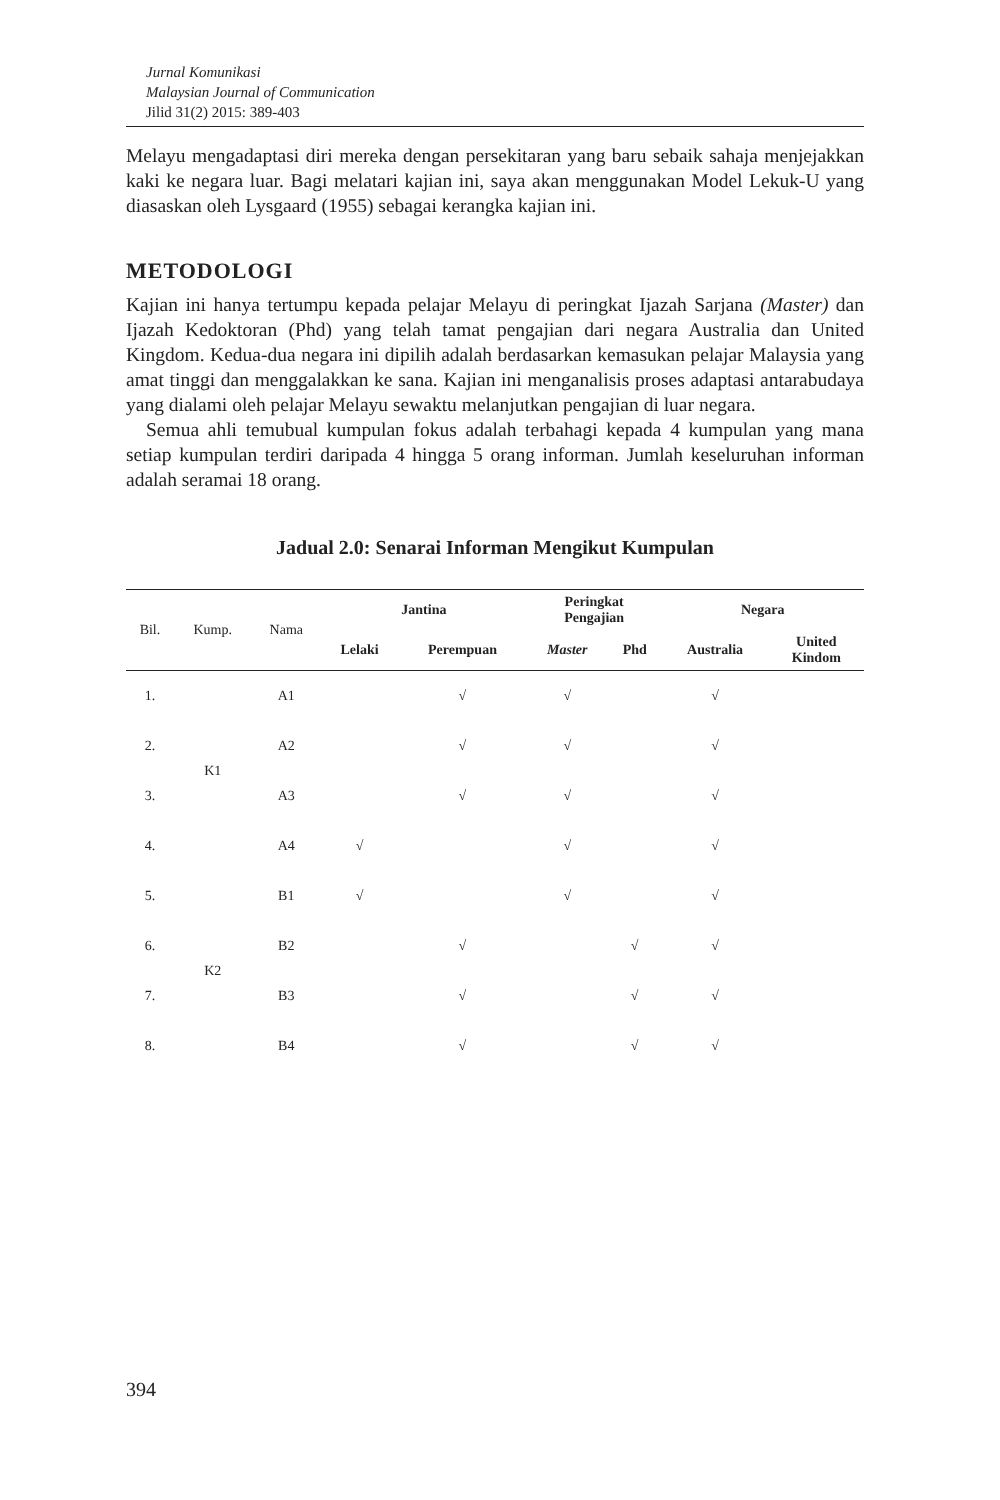Jurnal Komunikasi
Malaysian Journal of Communication
Jilid 31(2) 2015: 389-403
Melayu mengadaptasi diri mereka dengan persekitaran yang baru sebaik sahaja menjejakkan kaki ke negara luar. Bagi melatari kajian ini, saya akan menggunakan Model Lekuk-U yang diasaskan oleh Lysgaard (1955) sebagai kerangka kajian ini.
METODOLOGI
Kajian ini hanya tertumpu kepada pelajar Melayu di peringkat Ijazah Sarjana (Master) dan Ijazah Kedoktoran (Phd) yang telah tamat pengajian dari negara Australia dan United Kingdom. Kedua-dua negara ini dipilih adalah berdasarkan kemasukan pelajar Malaysia yang amat tinggi dan menggalakkan ke sana. Kajian ini menganalisis proses adaptasi antarabudaya yang dialami oleh pelajar Melayu sewaktu melanjutkan pengajian di luar negara.
Semua ahli temubual kumpulan fokus adalah terbahagi kepada 4 kumpulan yang mana setiap kumpulan terdiri daripada 4 hingga 5 orang informan. Jumlah keseluruhan informan adalah seramai 18 orang.
Jadual 2.0: Senarai Informan Mengikut Kumpulan
| Bil. | Kump. | Nama | Jantina | | Peringkat Pengajian | | Negara | |
| --- | --- | --- | --- | --- | --- | --- | --- | --- |
| | | | Lelaki | Perempuan | Master | Phd | Australia | United Kindom |
| 1. | K1 | A1 | | √ | √ | | √ | |
| 2. | | A2 | | √ | √ | | √ | |
| 3. | | A3 | | √ | √ | | √ | |
| 4. | | A4 | √ | | √ | | √ | |
| 5. | K2 | B1 | √ | | √ | | √ | |
| 6. | | B2 | | √ | | √ | √ | |
| 7. | | B3 | | √ | | √ | √ | |
| 8. | | B4 | | √ | | √ | √ | |
394